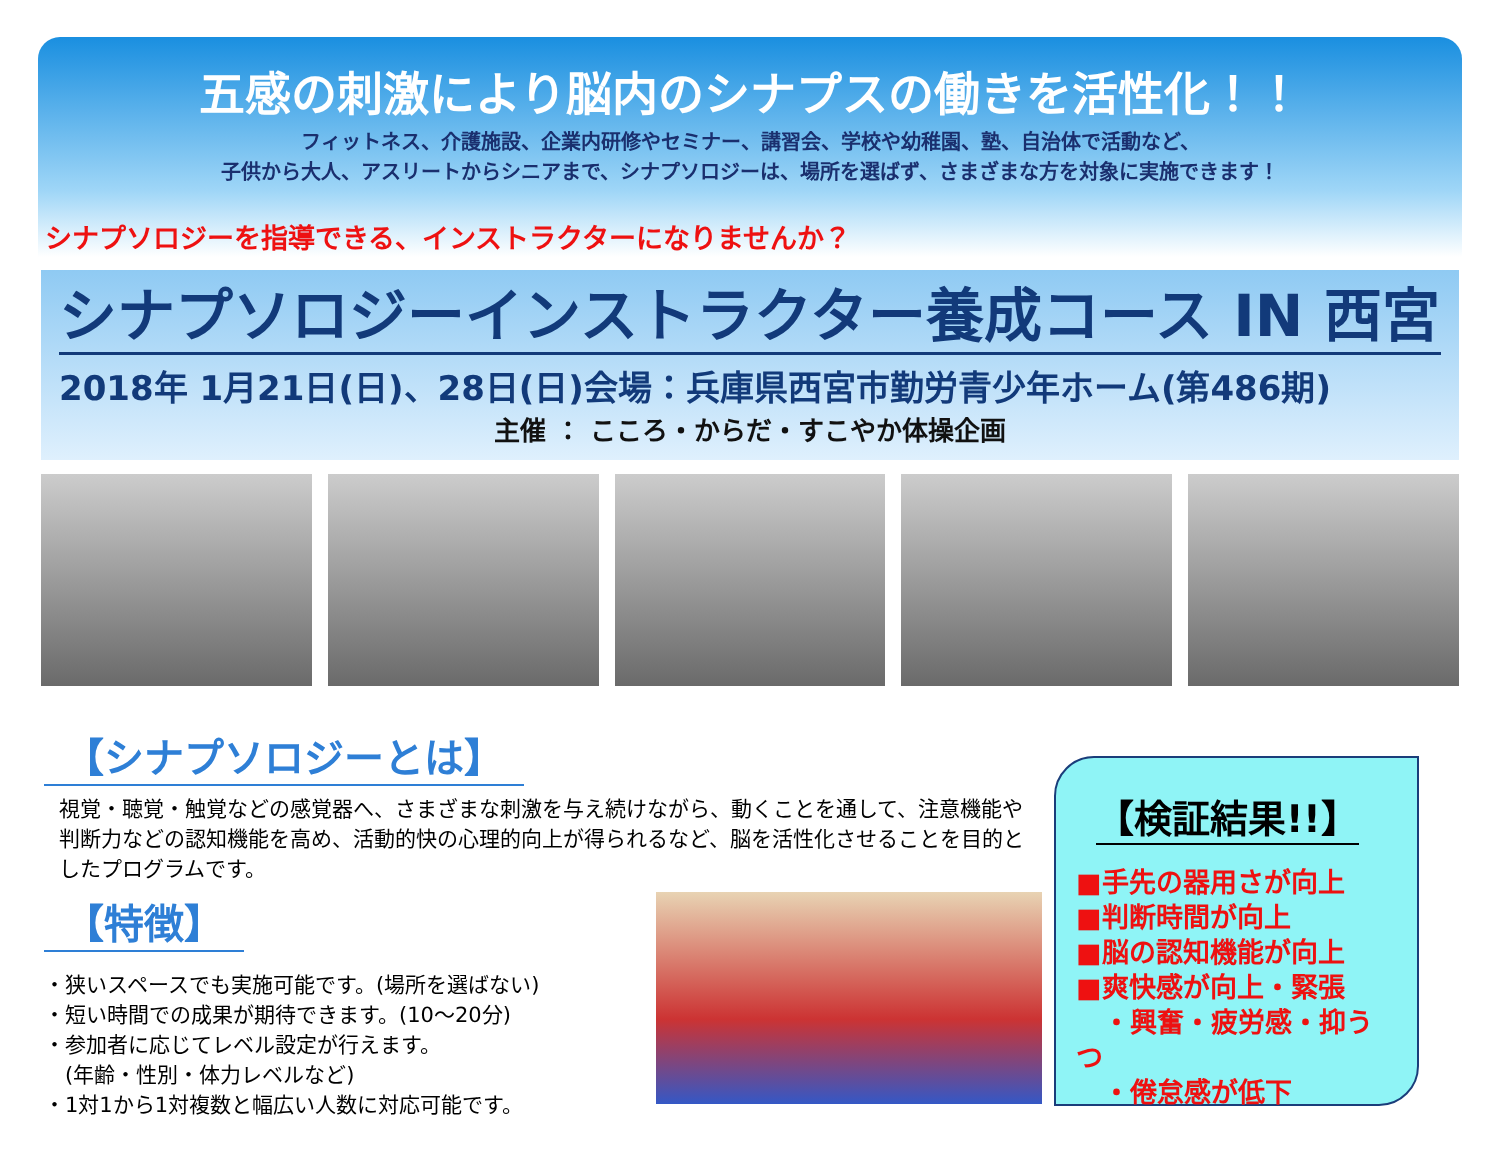五感の刺激により脳内のシナプスの働きを活性化！！
フィットネス、介護施設、企業内研修やセミナー、講習会、学校や幼稚園、塾、自治体で活動など、
子供から大人、アスリートからシニアまで、シナプソロジーは、場所を選ばず、さまざまな方を対象に実施できます！
シナプソロジーを指導できる、インストラクターになりませんか？
シナプソロジーインストラクター養成コース IN 西宮
2018年 1月21日(日)、28日(日)会場：兵庫県西宮市勤労青少年ホーム(第486期)
主催 ： こころ・からだ・すこやか体操企画
【シナプソロジーとは】
視覚・聴覚・触覚などの感覚器へ、さまざまな刺激を与え続けながら、動くことを通して、注意機能や判断力などの認知機能を高め、活動的快の心理的向上が得られるなど、脳を活性化させることを目的としたプログラムです。
【特徴】
・狭いスペースでも実施可能です。(場所を選ばない)
・短い時間での成果が期待できます。(10～20分)
・参加者に応じてレベル設定が行えます。
　(年齢・性別・体力レベルなど)
・1対1から1対複数と幅広い人数に対応可能です。
【検証結果!!】
■手先の器用さが向上
■判断時間が向上
■脳の認知機能が向上
■爽快感が向上・緊張
　・興奮・疲労感・抑うつ
　・倦怠感が低下